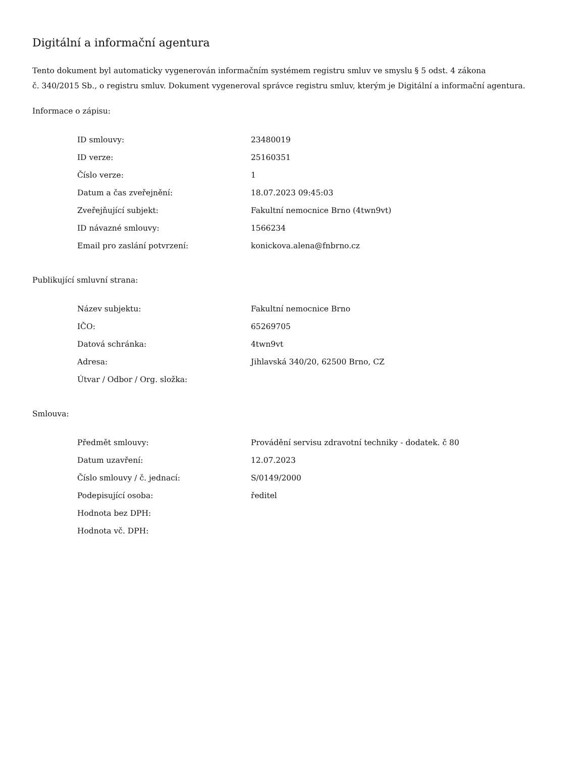Digitální a informační agentura
Tento dokument byl automaticky vygenerován informačním systémem registru smluv ve smyslu § 5 odst. 4 zákona
č. 340/2015 Sb., o registru smluv. Dokument vygeneroval správce registru smluv, kterým je Digitální a informační agentura.
Informace o zápisu:
| ID smlouvy: | 23480019 |
| ID verze: | 25160351 |
| Číslo verze: | 1 |
| Datum a čas zveřejnění: | 18.07.2023 09:45:03 |
| Zveřejňující subjekt: | Fakultní nemocnice Brno (4twn9vt) |
| ID návazné smlouvy: | 1566234 |
| Email pro zaslání potvrzení: | konickova.alena@fnbrno.cz |
Publikující smluvní strana:
| Název subjektu: | Fakultní nemocnice Brno |
| IČO: | 65269705 |
| Datová schránka: | 4twn9vt |
| Adresa: | Jihlavská 340/20, 62500 Brno, CZ |
| Útvar / Odbor / Org. složka: | |
Smlouva:
| Předmět smlouvy: | Provádění servisu zdravotní techniky - dodatek. č 80 |
| Datum uzavření: | 12.07.2023 |
| Číslo smlouvy / č. jednací: | S/0149/2000 |
| Podepisující osoba: | ředitel |
| Hodnota bez DPH: | |
| Hodnota vč. DPH: | |